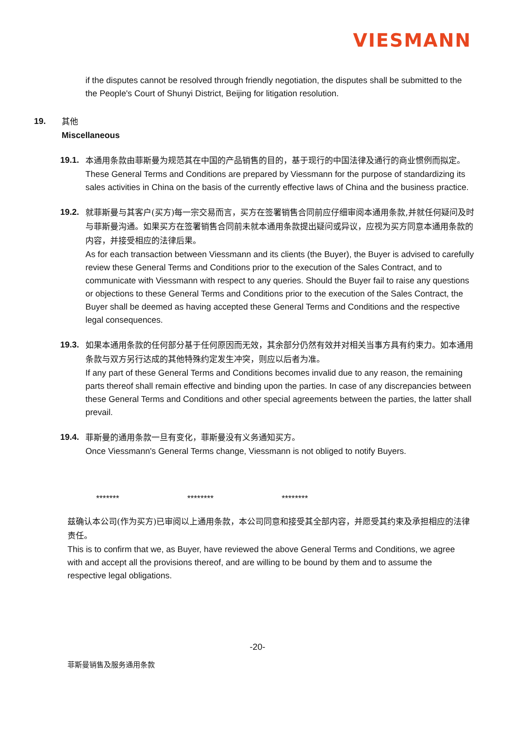VIESMANN
if the disputes cannot be resolved through friendly negotiation, the disputes shall be submitted to the the People's Court of Shunyi District, Beijing for litigation resolution.
19.
其他
Miscellaneous
19.1.
本通用条款由菲斯曼为规范其在中国的产品销售的目的，基于现行的中国法律及通行的商业惯例而拟定。
These General Terms and Conditions are prepared by Viessmann for the purpose of standardizing its sales activities in China on the basis of the currently effective laws of China and the business practice.
19.2.
就菲斯曼与其客户(买方)每一宗交易而言，买方在签署销售合同前应仔细审阅本通用条款,并就任何疑问及时与菲斯曼沟通。如果买方在签署销售合同前未就本通用条款提出疑问或异议，应视为买方同意本通用条款的内容，并接受相应的法律后果。
As for each transaction between Viessmann and its clients (the Buyer), the Buyer is advised to carefully review these General Terms and Conditions prior to the execution of the Sales Contract, and to communicate with Viessmann with respect to any queries. Should the Buyer fail to raise any questions or objections to these General Terms and Conditions prior to the execution of the Sales Contract, the Buyer shall be deemed as having accepted these General Terms and Conditions and the respective legal consequences.
19.3.
如果本通用条款的任何部分基于任何原因而无效，其余部分仍然有效并对相关当事方具有约束力。如本通用条款与双方另行达成的其他特殊约定发生冲突，则应以后者为准。
If any part of these General Terms and Conditions becomes invalid due to any reason, the remaining parts thereof shall remain effective and binding upon the parties. In case of any discrepancies between these General Terms and Conditions and other special agreements between the parties, the latter shall prevail.
19.4.
菲斯曼的通用条款一旦有变化，菲斯曼没有义务通知买方。
Once Viessmann's General Terms change, Viessmann is not obliged to notify Buyers.
******* ******** ********
兹确认本公司(作为买方)已审阅以上通用条款，本公司同意和接受其全部内容，并愿受其约束及承担相应的法律责任。
This is to confirm that we, as Buyer, have reviewed the above General Terms and Conditions, we agree with and accept all the provisions thereof, and are willing to be bound by them and to assume the respective legal obligations.
-20-
菲斯曼销售及服务通用条款